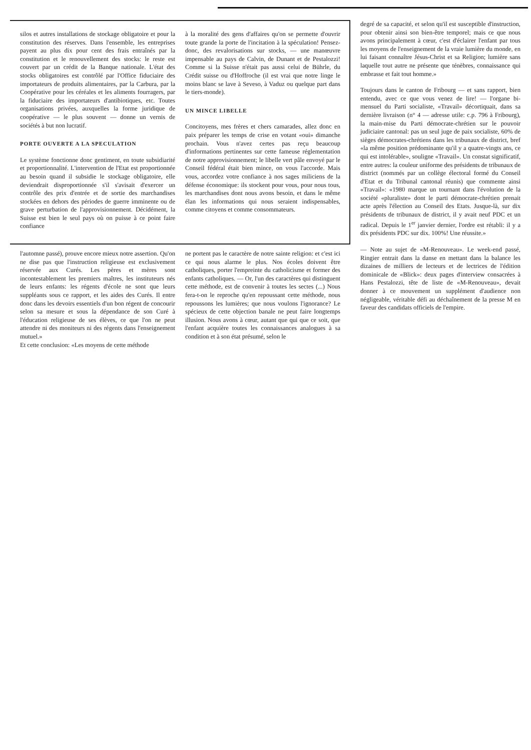silos et autres installations de stockage obligatoire et pour la constitution des réserves. Dans l'ensemble, les entreprises payent au plus dix pour cent des frais entraînés par la constitution et le renouvellement des stocks: le reste est couvert par un crédit de la Banque nationale. L'état des stocks obligatoires est contrôlé par l'Office fiduciaire des importateurs de produits alimentaires, par la Carbura, par la Coopérative pour les céréales et les aliments fourragers, par la fiduciaire des importateurs d'antibiotiques, etc. Toutes organisations privées, auxquelles la forme juridique de coopérative — le plus souvent — donne un vernis de sociétés à but non lucratif.
PORTE OUVERTE A LA SPECULATION
Le système fonctionne donc gentiment, en toute subsidiarité et proportionnalité. L'intervention de l'Etat est proportionnée au besoin quand il subsidie le stockage obligatoire, elle deviendrait disproportionnée s'il s'avisait d'exercer un contrôle des prix d'entrée et de sortie des marchandises stockées en dehors des périodes de guerre imminente ou de grave perturbation de l'approvisionnement. Décidément, la Suisse est bien le seul pays où on puisse à ce point faire confiance
à la moralité des gens d'affaires qu'on se permette d'ouvrir toute grande la porte de l'incitation à la spéculation! Pensez-donc, des revalorisations sur stocks, — une manœuvre impensable au pays de Calvin, de Dunant et de Pestalozzi! Comme si la Suisse n'était pas aussi celui de Bührle, du Crédit suisse ou d'Hoffroche (il est vrai que notre linge le moins blanc se lave à Seveso, à Vaduz ou quelque part dans le tiers-monde).
UN MINCE LIBELLE
Concitoyens, mes frères et chers camarades, allez donc en paix préparer les temps de crise en votant «oui» dimanche prochain. Vous n'avez certes pas reçu beaucoup d'informations pertinentes sur cette fameuse réglementation de notre approvisionnement; le libelle vert pâle envoyé par le Conseil fédéral était bien mince, on vous l'accorde. Mais vous, accordez votre confiance à nos sages miliciens de la défense économique: ils stockent pour vous, pour nous tous, les marchandises dont nous avons besoin, et dans le même élan les informations qui nous seraient indispensables, comme citoyens et comme consommateurs.
l'automne passé), prouve encore mieux notre assertion. Qu'on ne dise pas que l'instruction religieuse est exclusivement réservée aux Curés. Les pères et mères sont incontestablement les premiers maîtres, les instituteurs nés de leurs enfants: les régents d'école ne sont que leurs suppléants sous ce rapport, et les aides des Curés. Il entre donc dans les devoirs essentiels d'un bon régent de concourir selon sa mesure et sous la dépendance de son Curé à l'éducation religieuse de ses élèves, ce que l'on ne peut attendre ni des moniteurs ni des régents dans l'enseignement mutuel.»
Et cette conclusion: «Les moyens de cette méthode
ne portent pas le caractère de notre sainte religion: et c'est ici ce qui nous alarme le plus. Nos écoles doivent être catholiques, porter l'empreinte du catholicisme et former des enfants catholiques. — Or, l'un des caractères qui distinguent cette méthode, est de convenir à toutes les sectes (...) Nous fera-t-on le reproche qu'en repoussant cette méthode, nous repoussons les lumières; que nous voulons l'ignorance? Le spécieux de cette objection banale ne peut faire longtemps illusion. Nous avons à cœur, autant que qui que ce soit, que l'enfant acquière toutes les connaissances analogues à sa condition et à son état présumé, selon le
degré de sa capacité, et selon qu'il est susceptible d'instruction, pour obtenir ainsi son bien-être temporel; mais ce que nous avons principalement à cœur, c'est d'éclairer l'enfant par tous les moyens de l'enseignement de la vraie lumière du monde, en lui faisant connaître Jésus-Christ et sa Religion; lumière sans laquelle tout autre ne présente que ténèbres, connaissance qui embrasse et fait tout homme.»
Toujours dans le canton de Fribourg — et sans rapport, bien entendu, avec ce que vous venez de lire! — l'organe bi-mensuel du Parti socialiste, «Travail» décortiquait, dans sa dernière livraison (n° 4 — adresse utile: c.p. 796 à Fribourg), la main-mise du Parti démocrate-chrétien sur le pouvoir judiciaire cantonal: pas un seul juge de paix socialiste, 60% de sièges démocrates-chrétiens dans les tribunaux de district, bref «la même position prédominante qu'il y a quatre-vingts ans, ce qui est intolérable», souligne «Travail». Un constat significatif, entre autres: la couleur uniforme des présidents de tribunaux de district (nommés par un collège électoral formé du Conseil d'Etat et du Tribunal cantonal réunis) que commente ainsi «Travail»: «1980 marque un tournant dans l'évolution de la société «pluraliste» dont le parti démocrate-chrétien prenait acte après l'élection au Conseil des Etats. Jusque-là, sur dix présidents de tribunaux de district, il y avait neuf PDC et un radical. Depuis le 1<sup>er</sup> janvier dernier, l'ordre est rétabli: il y a dix présidents PDC sur dix. 100%! Une réussite.»
— Note au sujet de «M-Renouveau». Le week-end passé, Ringier entrait dans la danse en mettant dans la balance les dizaines de milliers de lecteurs et de lectrices de l'édition dominicale de «Blick»: deux pages d'interview consacrées à Hans Pestalozzi, tête de liste de «M-Renouveau», devait donner à ce mouvement un supplément d'audience non négligeable, véritable défi au déchaînement de la presse M en faveur des candidats officiels de l'empire.